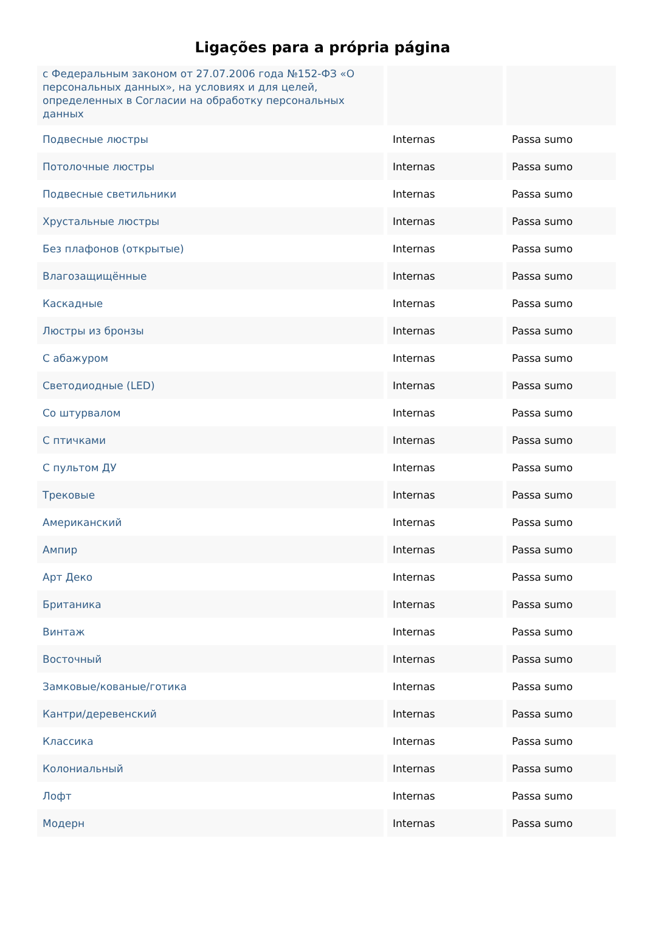Ligações para a própria página
| с Федеральным законом от 27.07.2006 года №152-ФЗ «О персональных данных», на условиях и для целей, определенных в Согласии на обработку персональных данных | | |
| Подвесные люстры | Internas | Passa sumo |
| Потолочные люстры | Internas | Passa sumo |
| Подвесные светильники | Internas | Passa sumo |
| Хрустальные люстры | Internas | Passa sumo |
| Без плафонов (открытые) | Internas | Passa sumo |
| Влагозащищённые | Internas | Passa sumo |
| Каскадные | Internas | Passa sumo |
| Люстры из бронзы | Internas | Passa sumo |
| С абажуром | Internas | Passa sumo |
| Светодиодные (LED) | Internas | Passa sumo |
| Со штурвалом | Internas | Passa sumo |
| С птичками | Internas | Passa sumo |
| С пультом ДУ | Internas | Passa sumo |
| Трековые | Internas | Passa sumo |
| Американский | Internas | Passa sumo |
| Ампир | Internas | Passa sumo |
| Арт Деко | Internas | Passa sumo |
| Британика | Internas | Passa sumo |
| Винтаж | Internas | Passa sumo |
| Восточный | Internas | Passa sumo |
| Замковые/кованые/готика | Internas | Passa sumo |
| Кантри/деревенский | Internas | Passa sumo |
| Классика | Internas | Passa sumo |
| Колониальный | Internas | Passa sumo |
| Лофт | Internas | Passa sumo |
| Модерн | Internas | Passa sumo |